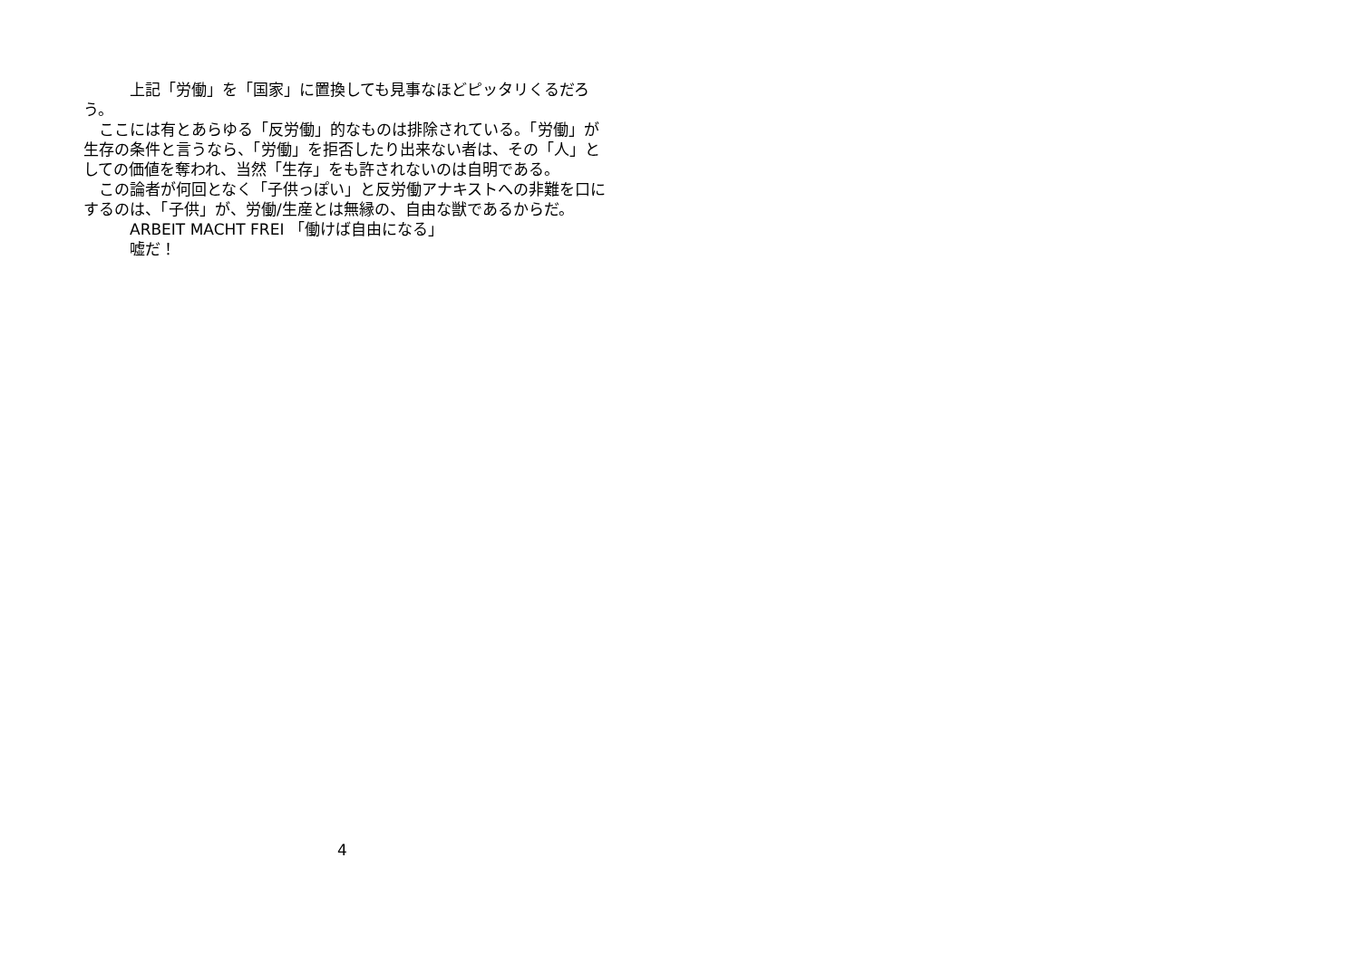上記「労働」を「国家」に置換しても見事なほどピッタリくるだろう。
　ここには有とあらゆる「反労働」的なものは排除されている。「労働」が生存の条件と言うなら、「労働」を拒否したり出来ない者は、その「人」としての価値を奪われ、当然「生存」をも許されないのは自明である。
　この論者が何回となく「子供っぽい」と反労働アナキストへの非難を口にするのは、「子供」が、労働/生産とは無縁の、自由な獣であるからだ。
　　　ARBEIT MACHT FREI 「働けば自由になる」
　　　嘘だ！
4